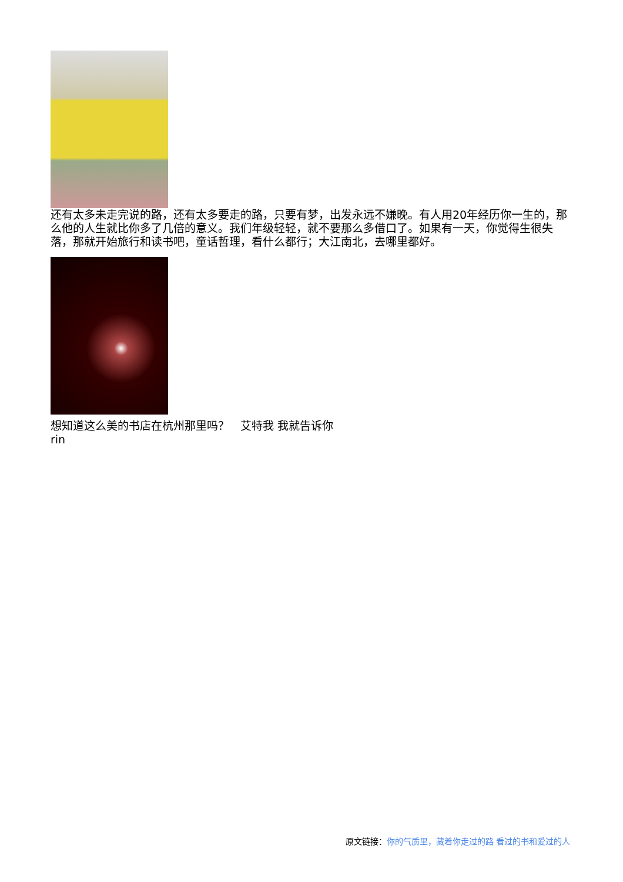还有太多未走完说的路，还有太多要走的路，只要有梦，出发永远不嫌晚。有人用20年经历你一生的，那么他的人生就比你多了几倍的意义。我们年级轻轻，就不要那么多借口了。如果有一天，你觉得生很失落，那就开始旅行和读书吧，童话哲理，看什么都行；大江南北，去哪里都好。
想知道这么美的书店在杭州那里吗？　艾特我 我就告诉你
rin
原文链接：你的气质里，藏着你走过的路 看过的书和爱过的人